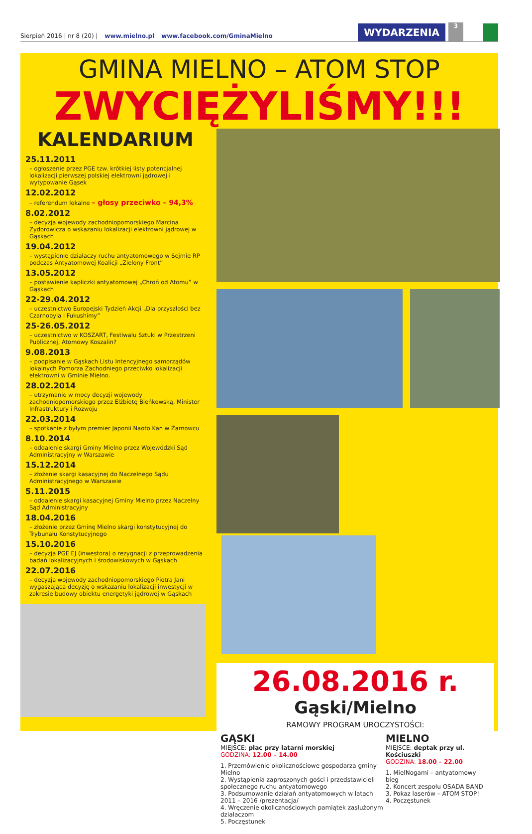Sierpień 2016 | nr 8 (20) | www.mielno.pl www.facebook.com/GminaMielno
WYDARZENIA
3
GMINA MIELNO – ATOM STOP
ZWYCIĘŻYLIŚMY!!!
KALENDARIUM
25.11.2011
– ogłoszenie przez PGE tzw. krótkiej listy potencjalnej lokalizacji pierwszej polskiej elektrowni jądrowej i wytypowanie Gąsek
12.02.2012
– referendum lokalne – głosy przeciwko – 94,3%
8.02.2012
– decyzja wojewody zachodniopomorskiego Marcina Zydorowicza o wskazaniu lokalizacji elektrowni jądrowej w Gąskach
19.04.2012
– wystąpienie działaczy ruchu antyatomowego w Sejmie RP podczas Antyatomowej Koalicji „Zielony Front”
13.05.2012
– postawienie kapliczki antyatomowej „Chroń od Atomu” w Gąskach
22-29.04.2012
– uczestnictwo Europejski Tydzień Akcji „Dla przyszłości bez Czarnobyla i Fukushimy”
25-26.05.2012
– uczestnictwo w KOSZART, Festiwalu Sztuki w Przestrzeni Publicznej, Atomowy Koszalin?
9.08.2013
– podpisanie w Gąskach Listu Intencyjnego samorządów lokalnych Pomorza Zachodniego przeciwko lokalizacji elektrowni w Gminie Mielno.
28.02.2014
– utrzymanie w mocy decyzji wojewody zachodniopomorskiego przez Elżbietę Bieńkowską, Minister Infrastruktury i Rozwoju
22.03.2014
– spotkanie z byłym premier Japonii Naoto Kan w Żarnowcu
8.10.2014
– oddalenie skargi Gminy Mielno przez Wojewódzki Sąd Administracyjny w Warszawie
15.12.2014
– złożenie skargi kasacyjnej do Naczelnego Sądu Administracyjnego w Warszawie
5.11.2015
– oddalenie skargi kasacyjnej Gminy Mielno przez Naczelny Sąd Administracyjny
18.04.2016
– złożenie przez Gminę Mielno skargi konstytucyjnej do Trybunału Konstytucyjnego
15.10.2016
– decyzja PGE EJ (inwestora) o rezygnacji z przeprowadzenia badań lokalizacyjnych i środowiskowych w Gąskach
22.07.2016
– decyzja wojewody zachodniopomorskiego Piotra Jani wygaszająca decyzję o wskazaniu lokalizacji inwestycji w zakresie budowy obiektu energetyki jądrowej w Gąskach
26.08.2016 r.
Gąski/Mielno
RAMOWY PROGRAM UROCZYSTOŚCI:
GĄSKI
MIEJSCE: plac przy latarni morskiej
GODZINA: 12.00 – 14.00
1. Przemówienie okolicznościowe gospodarza gminy Mielno
2. Wystąpienia zaproszonych gości i przedstawicieli społecznego ruchu antyatomowego
3. Podsumowanie działań antyatomowych w latach 2011 – 2016 /prezentacja/
4. Wręczenie okolicznościowych pamiątek zasłużonym działaczom
5. Poczęstunek
MIELNO
MIEJSCE: deptak przy ul. Kościuszki
GODZINA: 18.00 – 22.00
1. MielNogami – antyatomowy bieg
2. Koncert zespołu OSADA BAND
3. Pokaz laserów – ATOM STOP!
4. Poczęstunek